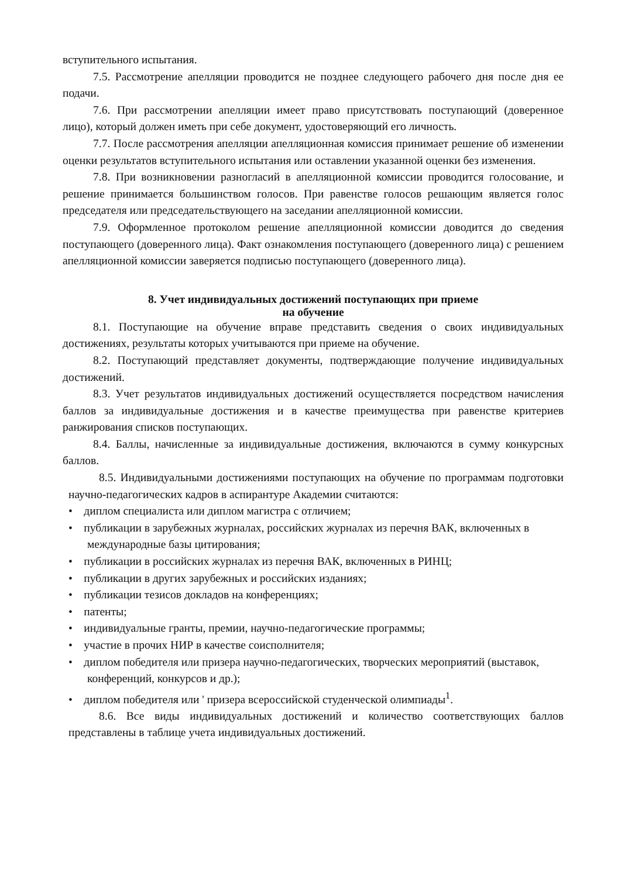вступительного испытания.
7.5. Рассмотрение апелляции проводится не позднее следующего рабочего дня после дня ее подачи.
7.6. При рассмотрении апелляции имеет право присутствовать поступающий (доверенное лицо), который должен иметь при себе документ, удостоверяющий его личность.
7.7. После рассмотрения апелляции апелляционная комиссия принимает решение об изменении оценки результатов вступительного испытания или оставлении указанной оценки без изменения.
7.8. При возникновении разногласий в апелляционной комиссии проводится голосование, и решение принимается большинством голосов. При равенстве голосов решающим является голос председателя или председательствующего на заседании апелляционной комиссии.
7.9. Оформленное протоколом решение апелляционной комиссии доводится до сведения поступающего (доверенного лица). Факт ознакомления поступающего (доверенного лица) с решением апелляционной комиссии заверяется подписью поступающего (доверенного лица).
8. Учет индивидуальных достижений поступающих при приеме
на обучение
8.1. Поступающие на обучение вправе представить сведения о своих индивидуальных достижениях, результаты которых учитываются при приеме на обучение.
8.2. Поступающий представляет документы, подтверждающие получение индивидуальных достижений.
8.3. Учет результатов индивидуальных достижений осуществляется посредством начисления баллов за индивидуальные достижения и в качестве преимущества при равенстве критериев ранжирования списков поступающих.
8.4. Баллы, начисленные за индивидуальные достижения, включаются в сумму конкурсных баллов.
8.5. Индивидуальными достижениями поступающих на обучение по программам подготовки научно-педагогических кадров в аспирантуре Академии считаются:
• диплом специалиста или диплом магистра с отличием;
• публикации в зарубежных журналах, российских журналах из перечня ВАК, включенных в международные базы цитирования;
• публикации в российских журналах из перечня ВАК, включенных в РИНЦ;
• публикации в других зарубежных и российских изданиях;
• публикации тезисов докладов на конференциях;
• патенты;
• индивидуальные гранты, премии, научно-педагогические программы;
• участие в прочих НИР в качестве соисполнителя;
• диплом победителя или призера научно-педагогических, творческих мероприятий (выставок, конференций, конкурсов и др.);
• диплом победителя или ' призера всероссийской студенческой олимпиады<sup>1</sup>.
8.6. Все виды индивидуальных достижений и количество соответствующих баллов представлены в таблице учета индивидуальных достижений.